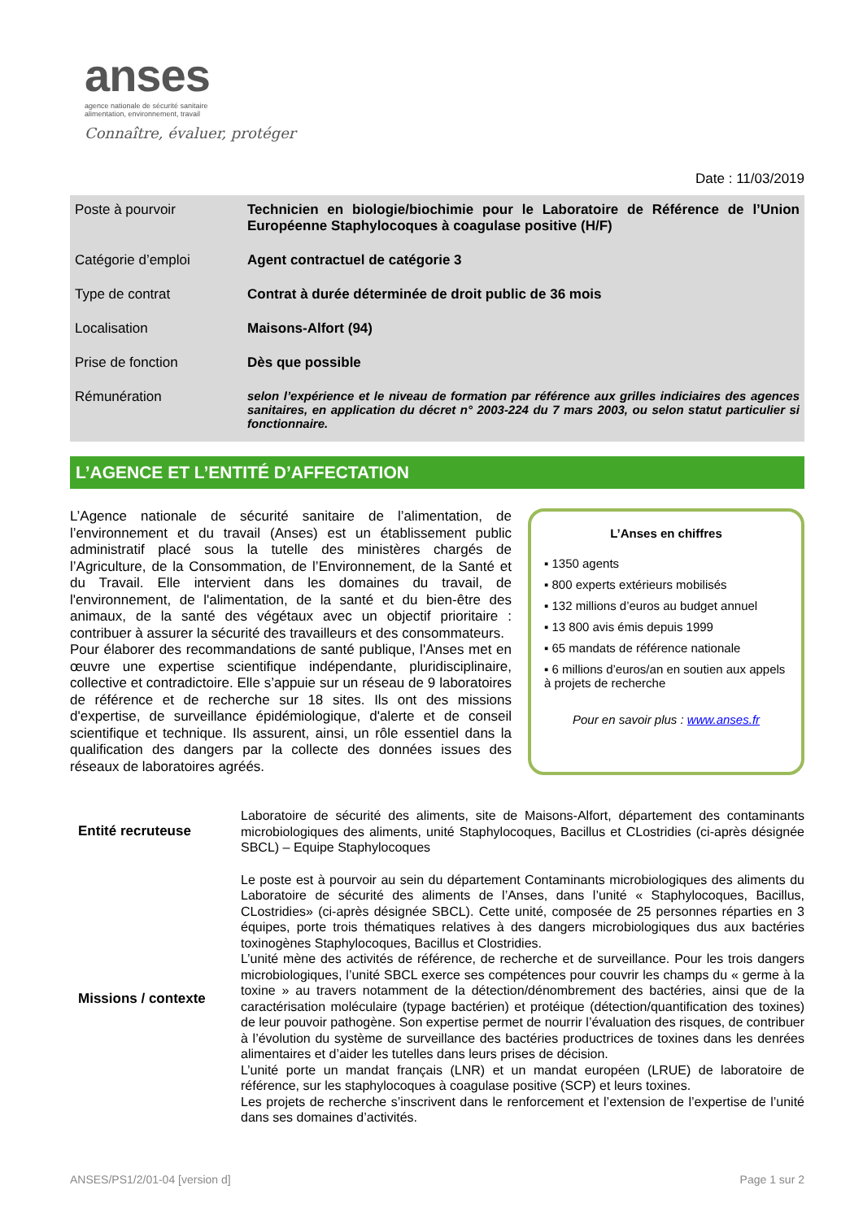anses
agence nationale de sécurité sanitaire
alimentation, environnement, travail
Connaître, évaluer, protéger
Date : 11/03/2019
| Poste à pourvoir | Technicien en biologie/biochimie pour le Laboratoire de Référence de l’Union Européenne Staphylocoques à coagulase positive (H/F) |
| Catégorie d’emploi | Agent contractuel de catégorie 3 |
| Type de contrat | Contrat à durée déterminée de droit public de 36 mois |
| Localisation | Maisons-Alfort (94) |
| Prise de fonction | Dès que possible |
| Rémunération | selon l’expérience et le niveau de formation par référence aux grilles indiciaires des agences sanitaires, en application du décret n° 2003-224 du 7 mars 2003, ou selon statut particulier si fonctionnaire. |
L’AGENCE ET L’ENTITÉ D’AFFECTATION
L’Agence nationale de sécurité sanitaire de l’alimentation, de l’environnement et du travail (Anses) est un établissement public administratif placé sous la tutelle des ministères chargés de l’Agriculture, de la Consommation, de l’Environnement, de la Santé et du Travail. Elle intervient dans les domaines du travail, de l'environnement, de l'alimentation, de la santé et du bien-être des animaux, de la santé des végétaux avec un objectif prioritaire : contribuer à assurer la sécurité des travailleurs et des consommateurs.
Pour élaborer des recommandations de santé publique, l'Anses met en œuvre une expertise scientifique indépendante, pluridisciplinaire, collective et contradictoire. Elle s’appuie sur un réseau de 9 laboratoires de référence et de recherche sur 18 sites. Ils ont des missions d'expertise, de surveillance épidémiologique, d'alerte et de conseil scientifique et technique. Ils assurent, ainsi, un rôle essentiel dans la qualification des dangers par la collecte des données issues des réseaux de laboratoires agréés.
L’Anses en chiffres
▪ 1350 agents
▪ 800 experts extérieurs mobilisés
▪ 132 millions d’euros au budget annuel
▪ 13 800 avis émis depuis 1999
▪ 65 mandats de référence nationale
▪ 6 millions d’euros/an en soutien aux appels à projets de recherche
Pour en savoir plus : www.anses.fr
| Entité recruteuse | Laboratoire de sécurité des aliments, site de Maisons-Alfort, département des contaminants microbiologiques des aliments, unité Staphylocoques, Bacillus et CLostridies (ci-après désignée SBCL) – Equipe Staphylocoques |
| Missions / contexte | Le poste est à pourvoir au sein du département Contaminants microbiologiques des aliments du Laboratoire de sécurité des aliments de l’Anses, dans l’unité « Staphylocoques, Bacillus, CLostridies» (ci-après désignée SBCL). Cette unité, composée de 25 personnes réparties en 3 équipes, porte trois thématiques relatives à des dangers microbiologiques dus aux bactéries toxinogènes Staphylocoques, Bacillus et Clostridies. L’unité mène des activités de référence, de recherche et de surveillance. Pour les trois dangers microbiologiques, l’unité SBCL exerce ses compétences pour couvrir les champs du « germe à la toxine » au travers notamment de la détection/dénombrement des bactéries, ainsi que de la caractérisation moléculaire (typage bactérien) et protéique (détection/quantification des toxines) de leur pouvoir pathogène. Son expertise permet de nourrir l’évaluation des risques, de contribuer à l’évolution du système de surveillance des bactéries productrices de toxines dans les denrées alimentaires et d’aider les tutelles dans leurs prises de décision. L’unité porte un mandat français (LNR) et un mandat européen (LRUE) de laboratoire de référence, sur les staphylocoques à coagulase positive (SCP) et leurs toxines. Les projets de recherche s’inscrivent dans le renforcement et l’extension de l’expertise de l’unité dans ses domaines d’activités. |
ANSES/PS1/2/01-04 [version d] Page 1 sur 2